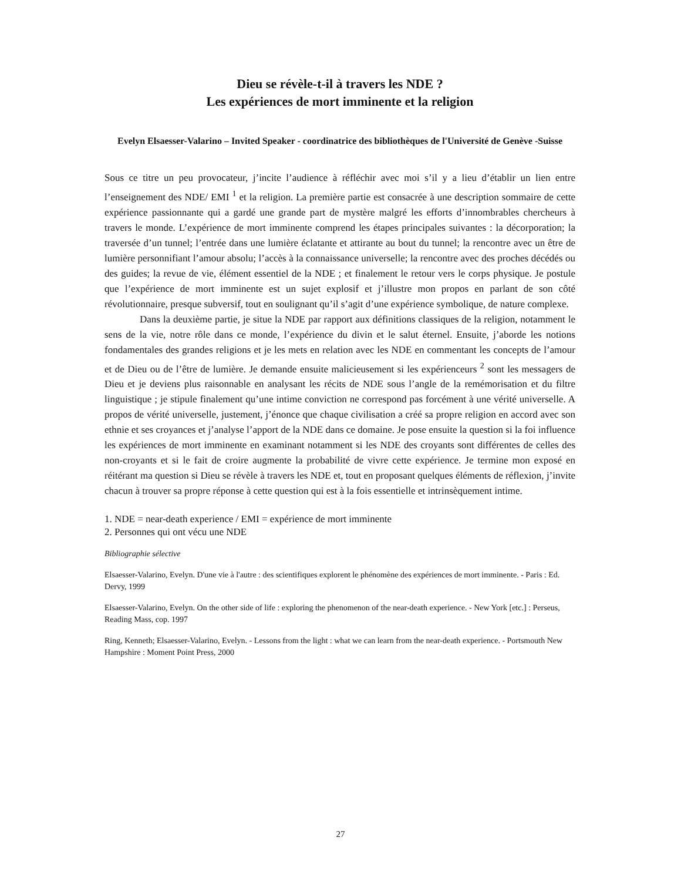Dieu se révèle-t-il à travers les NDE ?
Les expériences de mort imminente et la religion
Evelyn Elsaesser-Valarino – Invited Speaker - coordinatrice des bibliothèques de l'Université de Genève -Suisse
Sous ce titre un peu provocateur, j’incite l’audience à réfléchir avec moi s’il y a lieu d’établir un lien entre l’enseignement des NDE/ EMI <sup>1</sup> et la religion. La première partie est consacrée à une description sommaire de cette expérience passionnante qui a gardé une grande part de mystère malgré les efforts d’innombrables chercheurs à travers le monde. L’expérience de mort imminente comprend les étapes principales suivantes : la décorporation; la traversée d’un tunnel; l’entrée dans une lumière éclatante et attirante au bout du tunnel; la rencontre avec un être de lumière personnifiant l’amour absolu; l’accès à la connaissance universelle; la rencontre avec des proches décédés ou des guides; la revue de vie, élément essentiel de la NDE ; et finalement le retour vers le corps physique. Je postule que l’expérience de mort imminente est un sujet explosif et j’illustre mon propos en parlant de son côté révolutionnaire, presque subversif, tout en soulignant qu’il s’agit d’une expérience symbolique, de nature complexe.
Dans la deuxième partie, je situe la NDE par rapport aux définitions classiques de la religion, notamment le sens de la vie, notre rôle dans ce monde, l’expérience du divin et le salut éternel. Ensuite, j’aborde les notions fondamentales des grandes religions et je les mets en relation avec les NDE en commentant les concepts de l’amour et de Dieu ou de l’être de lumière. Je demande ensuite malicieusement si les expérienceurs <sup>2</sup> sont les messagers de Dieu et je deviens plus raisonnable en analysant les récits de NDE sous l’angle de la remémorisation et du filtre linguistique ; je stipule finalement qu’une intime conviction ne correspond pas forcément à une vérité universelle. A propos de vérité universelle, justement, j’énonce que chaque civilisation a créé sa propre religion en accord avec son ethnie et ses croyances et j’analyse l’apport de la NDE dans ce domaine. Je pose ensuite la question si la foi influence les expériences de mort imminente en examinant notamment si les NDE des croyants sont différentes de celles des non-croyants et si le fait de croire augmente la probabilité de vivre cette expérience. Je termine mon exposé en réitérant ma question si Dieu se révèle à travers les NDE et, tout en proposant quelques éléments de réflexion, j’invite chacun à trouver sa propre réponse à cette question qui est à la fois essentielle et intrinsèquement intime.
1. NDE = near-death experience / EMI = expérience de mort imminente
2. Personnes qui ont vécu une NDE
Bibliographie sélective
Elsaesser-Valarino, Evelyn. D'une vie à l'autre : des scientifiques explorent le phénomène des expériences de mort imminente. - Paris : Ed. Dervy, 1999
Elsaesser-Valarino, Evelyn. On the other side of life : exploring the phenomenon of the near-death experience. - New York [etc.] : Perseus, Reading Mass, cop. 1997
Ring, Kenneth; Elsaesser-Valarino, Evelyn. - Lessons from the light : what we can learn from the near-death experience. - Portsmouth New Hampshire : Moment Point Press, 2000
27